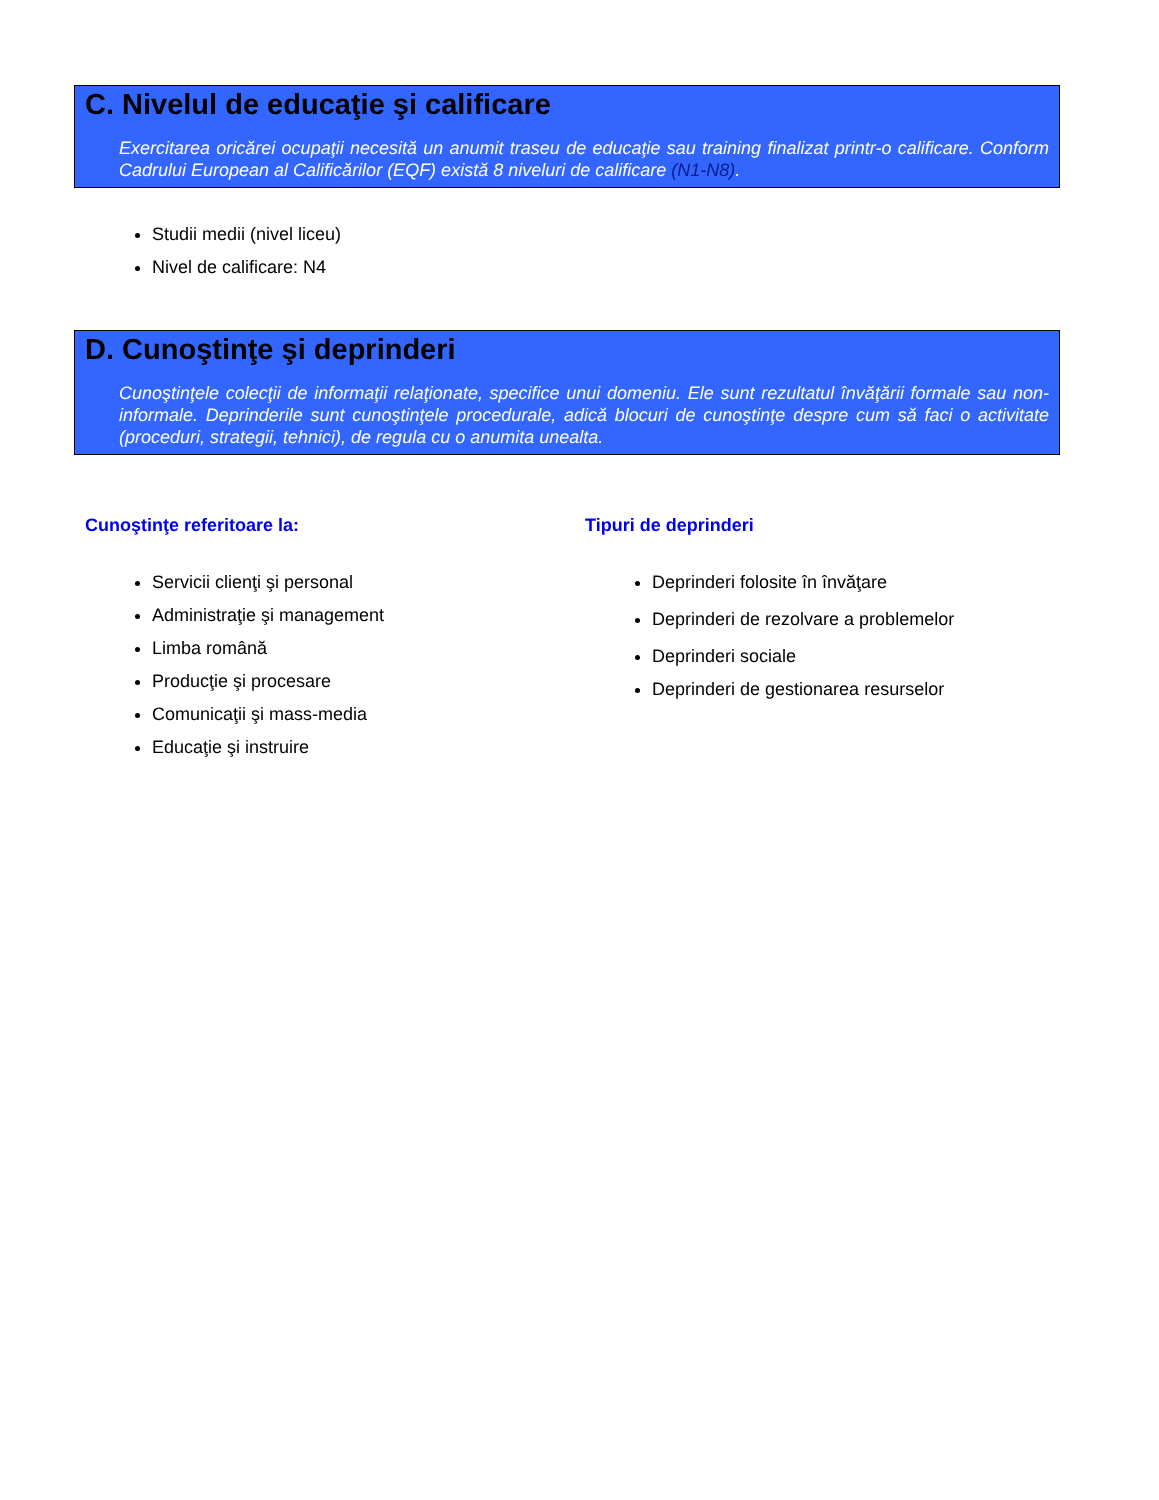C. Nivelul de educaţie şi calificare
Exercitarea oricărei ocupaţii necesită un anumit traseu de educaţie sau training finalizat printr-o calificare. Conform Cadrului European al Calificărilor (EQF) există 8 niveluri de calificare (N1-N8).
Studii medii (nivel liceu)
Nivel de calificare: N4
D. Cunoştinţe şi deprinderi
Cunoştinţele colecţii de informaţii relaţionate, specifice unui domeniu. Ele sunt rezultatul învăţării formale sau non-informale. Deprinderile sunt cunoştinţele procedurale, adică blocuri de cunoştinţe despre cum să faci o activitate (proceduri, strategii, tehnici), de regula cu o anumita unealta.
Cunoştinţe referitoare la:
Servicii clienţi şi personal
Administraţie şi management
Limba română
Producţie şi procesare
Comunicaţii şi mass-media
Educaţie şi instruire
Tipuri de deprinderi
Deprinderi folosite în învăţare
Deprinderi de rezolvare a problemelor
Deprinderi sociale
Deprinderi de gestionarea resurselor